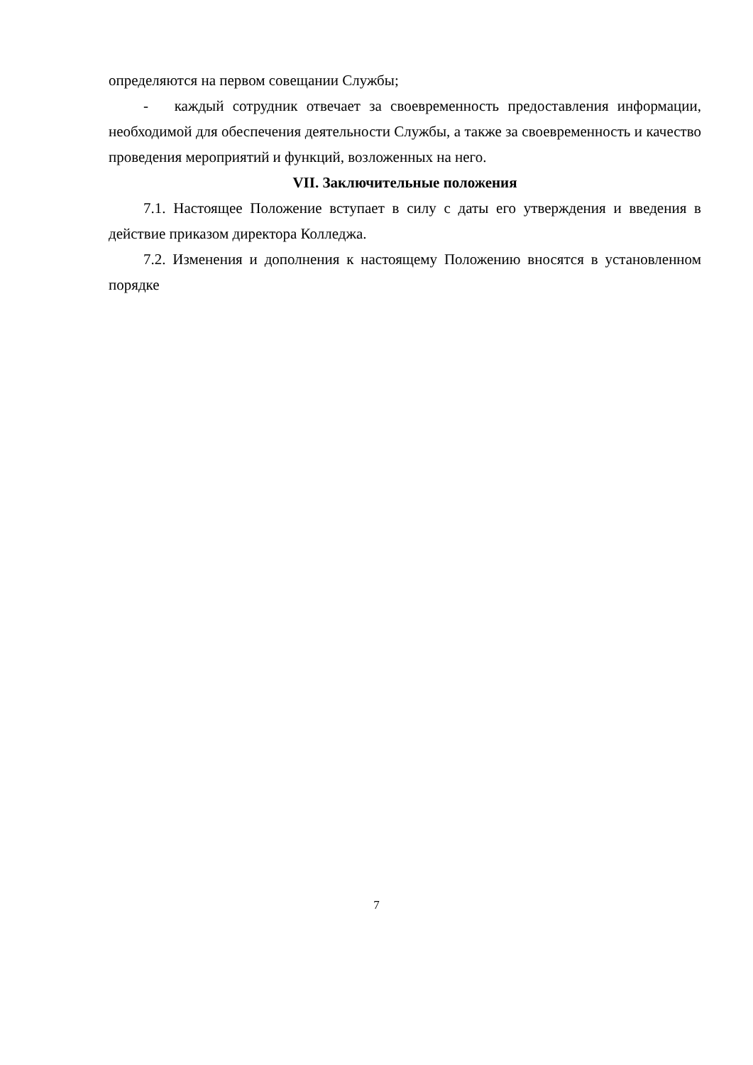определяются на первом совещании Службы;
- каждый сотрудник отвечает за своевременность предоставления информации, необходимой для обеспечения деятельности Службы, а также за своевременность и качество проведения мероприятий и функций, возложенных на него.
VII. Заключительные положения
7.1. Настоящее Положение вступает в силу с даты его утверждения и введения в действие приказом директора Колледжа.
7.2. Изменения и дополнения к настоящему Положению вносятся в установленном порядке
7